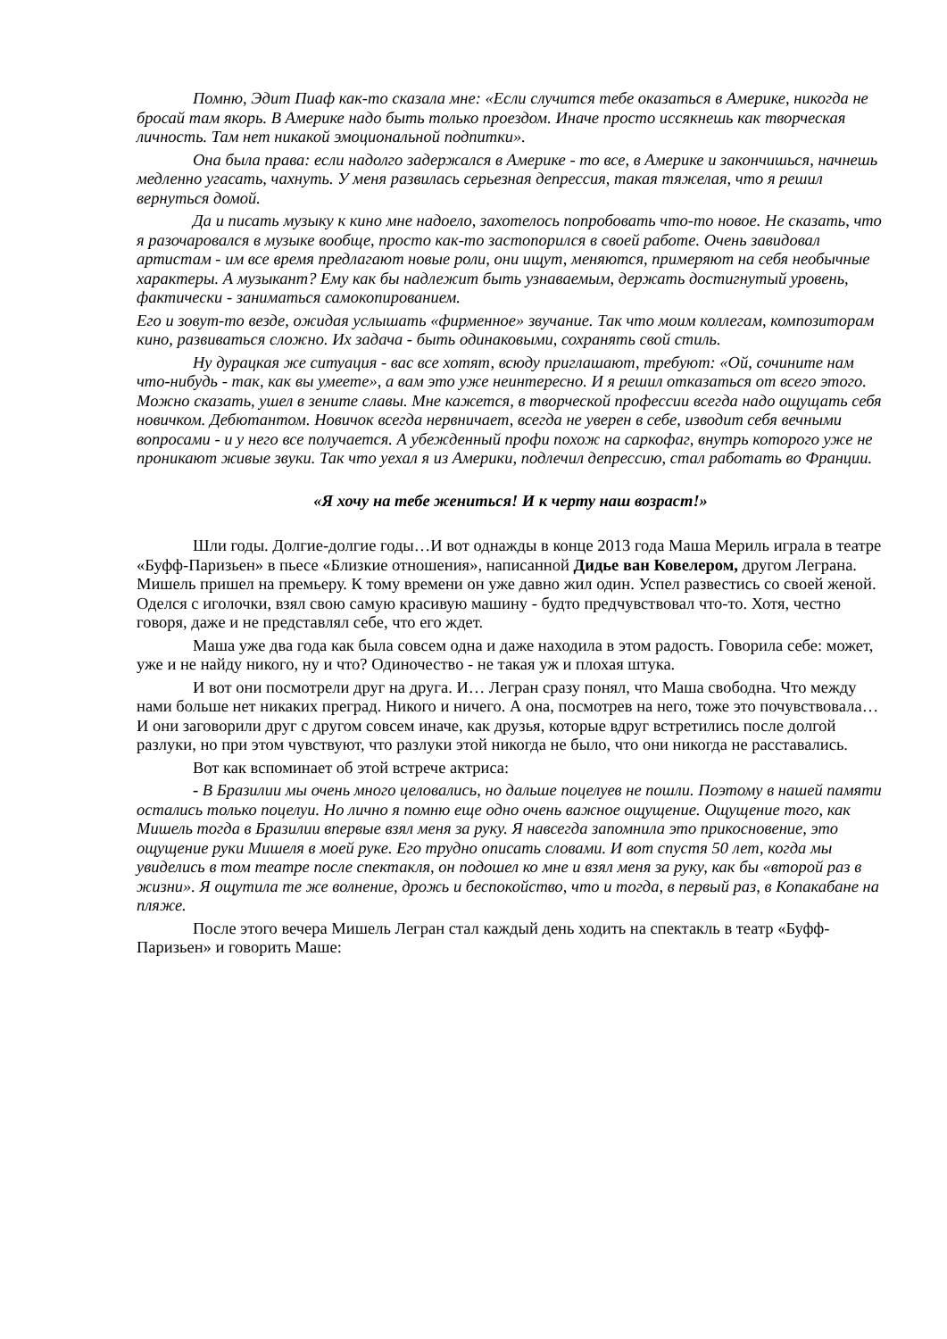Помню, Эдит Пиаф как-то сказала мне: «Если случится тебе оказаться в Америке, никогда не бросай там якорь. В Америке надо быть только проездом. Иначе просто иссякнешь как творческая личность. Там нет никакой эмоциональной подпитки».
Она была права: если надолго задержался в Америке - то все, в Америке и закончишься, начнешь медленно угасать, чахнуть. У меня развилась серьезная депрессия, такая тяжелая, что я решил вернуться домой.
Да и писать музыку к кино мне надоело, захотелось попробовать что-то новое. Не сказать, что я разочаровался в музыке вообще, просто как-то застопорился в своей работе. Очень завидовал артистам - им все время предлагают новые роли, они ищут, меняются, примеряют на себя необычные характеры. А музыкант? Ему как бы надлежит быть узнаваемым, держать достигнутый уровень, фактически - заниматься самокопированием.
Его и зовут-то везде, ожидая услышать «фирменное» звучание. Так что моим коллегам, композиторам кино, развиваться сложно. Их задача - быть одинаковыми, сохранять свой стиль.
Ну дурацкая же ситуация - вас все хотят, всюду приглашают, требуют: «Ой, сочините нам что-нибудь - так, как вы умеете», а вам это уже неинтересно. И я решил отказаться от всего этого. Можно сказать, ушел в зените славы. Мне кажется, в творческой профессии всегда надо ощущать себя новичком. Дебютантом. Новичок всегда нервничает, всегда не уверен в себе, изводит себя вечными вопросами - и у него все получается. А убежденный профи похож на саркофаг, внутрь которого уже не проникают живые звуки. Так что уехал я из Америки, подлечил депрессию, стал работать во Франции.
«Я хочу на тебе жениться! И к черту наш возраст!»
Шли годы. Долгие-долгие годы…И вот однажды в конце 2013 года Маша Мериль играла в театре «Буфф-Паризьен» в пьесе «Близкие отношения», написанной Дидье ван Ковелером, другом Леграна. Мишель пришел на премьеру. К тому времени он уже давно жил один. Успел развестись со своей женой. Оделся с иголочки, взял свою самую красивую машину - будто предчувствовал что-то. Хотя, честно говоря, даже и не представлял себе, что его ждет.
Маша уже два года как была совсем одна и даже находила в этом радость. Говорила себе: может, уже и не найду никого, ну и что? Одиночество - не такая уж и плохая штука.
И вот они посмотрели друг на друга. И… Легран сразу понял, что Маша свободна. Что между нами больше нет никаких преград. Никого и ничего. А она, посмотрев на него, тоже это почувствовала… И они заговорили друг с другом совсем иначе, как друзья, которые вдруг встретились после долгой разлуки, но при этом чувствуют, что разлуки этой никогда не было, что они никогда не расставались.
Вот как вспоминает об этой встрече актриса:
- В Бразилии мы очень много целовались, но дальше поцелуев не пошли. Поэтому в нашей памяти остались только поцелуи. Но лично я помню еще одно очень важное ощущение. Ощущение того, как Мишель тогда в Бразилии впервые взял меня за руку. Я навсегда запомнила это прикосновение, это ощущение руки Мишеля в моей руке. Его трудно описать словами. И вот спустя 50 лет, когда мы увиделись в том театре после спектакля, он подошел ко мне и взял меня за руку, как бы «второй раз в жизни». Я ощутила те же волнение, дрожь и беспокойство, что и тогда, в первый раз, в Копакабане на пляже.
После этого вечера Мишель Легран стал каждый день ходить на спектакль в театр «Буфф-Паризьен» и говорить Маше: